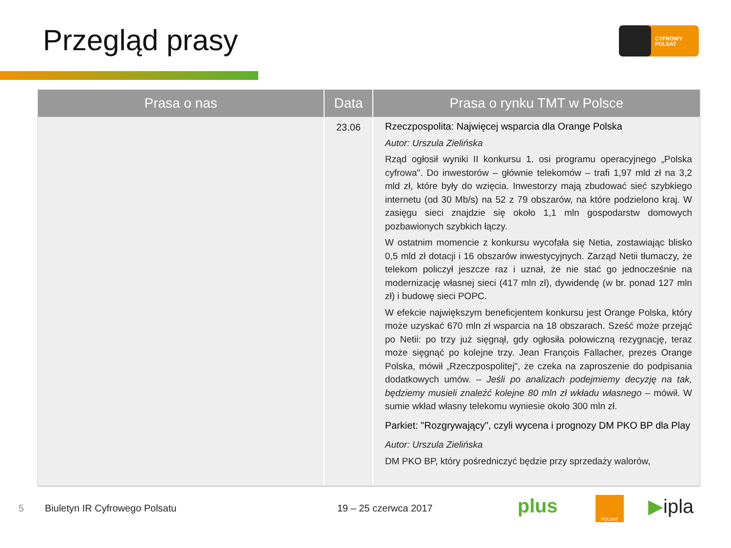Przegląd prasy
CYFROWY
POLSAT
| Prasa o nas | Data | Prasa o rynku TMT w Polsce |
| --- | --- | --- |
| | 23.06 | Rzeczpospolita: Najwięcej wsparcia dla Orange Polska Autor: Urszula Zielińska Rząd ogłosił wyniki II konkursu 1. osi programu operacyjnego „Polska cyfrowa". Do inwestorów – głównie telekomów – trafi 1,97 mld zł na 3,2 mld zł, które były do wzięcia. Inwestorzy mają zbudować sieć szybkiego internetu (od 30 Mb/s) na 52 z 79 obszarów, na które podzielono kraj. W zasięgu sieci znajdzie się około 1,1 mln gospodarstw domowych pozbawionych szybkich łączy. W ostatnim momencie z konkursu wycofała się Netia, zostawiając blisko 0,5 mld zł dotacji i 16 obszarów inwestycyjnych. Zarząd Netii tłumaczy, że telekom policzył jeszcze raz i uznał, że nie stać go jednocześnie na modernizację własnej sieci (417 mln zł), dywidendę (w br. ponad 127 mln zł) i budowę sieci POPC. W efekcie największym beneficjentem konkursu jest Orange Polska, który może uzyskać 670 mln zł wsparcia na 18 obszarach. Sześć może przejąć po Netii: po trzy już sięgnął, gdy ogłosiła połowiczną rezygnację, teraz może sięgnąć po kolejne trzy. Jean François Fallacher, prezes Orange Polska, mówił „Rzeczpospolitej", że czeka na zaproszenie do podpisania dodatkowych umów. – Jeśli po analizach podejmiemy decyzję na tak, będziemy musieli znaleźć kolejne 80 mln zł wkładu własnego – mówił. W sumie wkład własny telekomu wyniesie około 300 mln zł. Parkiet: "Rozgrywający", czyli wycena i prognozy DM PKO BP dla Play Autor: Urszula Zielińska DM PKO BP, który pośredniczyć będzie przy sprzedaży walorów, |
5 Biuletyn IR Cyfrowego Polsatu 19 – 25 czerwca 2017 plus POLSAT ▶ipla